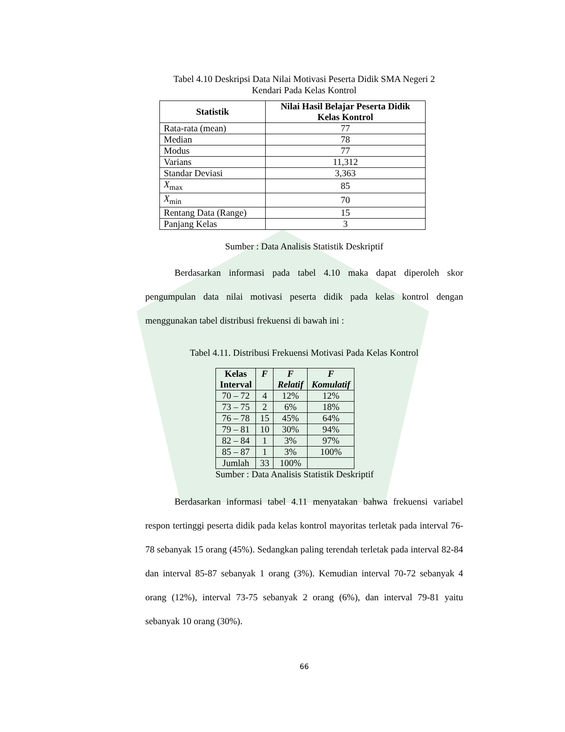Tabel 4.10 Deskripsi Data Nilai Motivasi Peserta Didik SMA Negeri 2
Kendari Pada Kelas Kontrol
| Statistik | Nilai Hasil Belajar Peserta Didik Kelas Kontrol |
| --- | --- |
| Rata-rata (mean) | 77 |
| Median | 78 |
| Modus | 77 |
| Varians | 11,312 |
| Standar Deviasi | 3,363 |
| X<sub>max</sub> | 85 |
| X<sub>min</sub> | 70 |
| Rentang Data (Range) | 15 |
| Panjang Kelas | 3 |
Sumber : Data Analisis Statistik Deskriptif
Berdasarkan informasi pada tabel 4.10 maka dapat diperoleh skor pengumpulan data nilai motivasi peserta didik pada kelas kontrol dengan menggunakan tabel distribusi frekuensi di bawah ini :
Tabel 4.11. Distribusi Frekuensi Motivasi Pada Kelas Kontrol
| Kelas Interval | F | F Relatif | F Komulatif |
| --- | --- | --- | --- |
| 70 – 72 | 4 | 12% | 12% |
| 73 – 75 | 2 | 6% | 18% |
| 76 – 78 | 15 | 45% | 64% |
| 79 – 81 | 10 | 30% | 94% |
| 82 – 84 | 1 | 3% | 97% |
| 85 – 87 | 1 | 3% | 100% |
| Jumlah | 33 | 100% | |
Sumber : Data Analisis Statistik Deskriptif
Berdasarkan informasi tabel 4.11 menyatakan bahwa frekuensi variabel respon tertinggi peserta didik pada kelas kontrol mayoritas terletak pada interval 76-78 sebanyak 15 orang (45%). Sedangkan paling terendah terletak pada interval 82-84 dan interval 85-87 sebanyak 1 orang (3%). Kemudian interval 70-72 sebanyak 4 orang (12%), interval 73-75 sebanyak 2 orang (6%), dan interval 79-81 yaitu sebanyak 10 orang (30%).
66